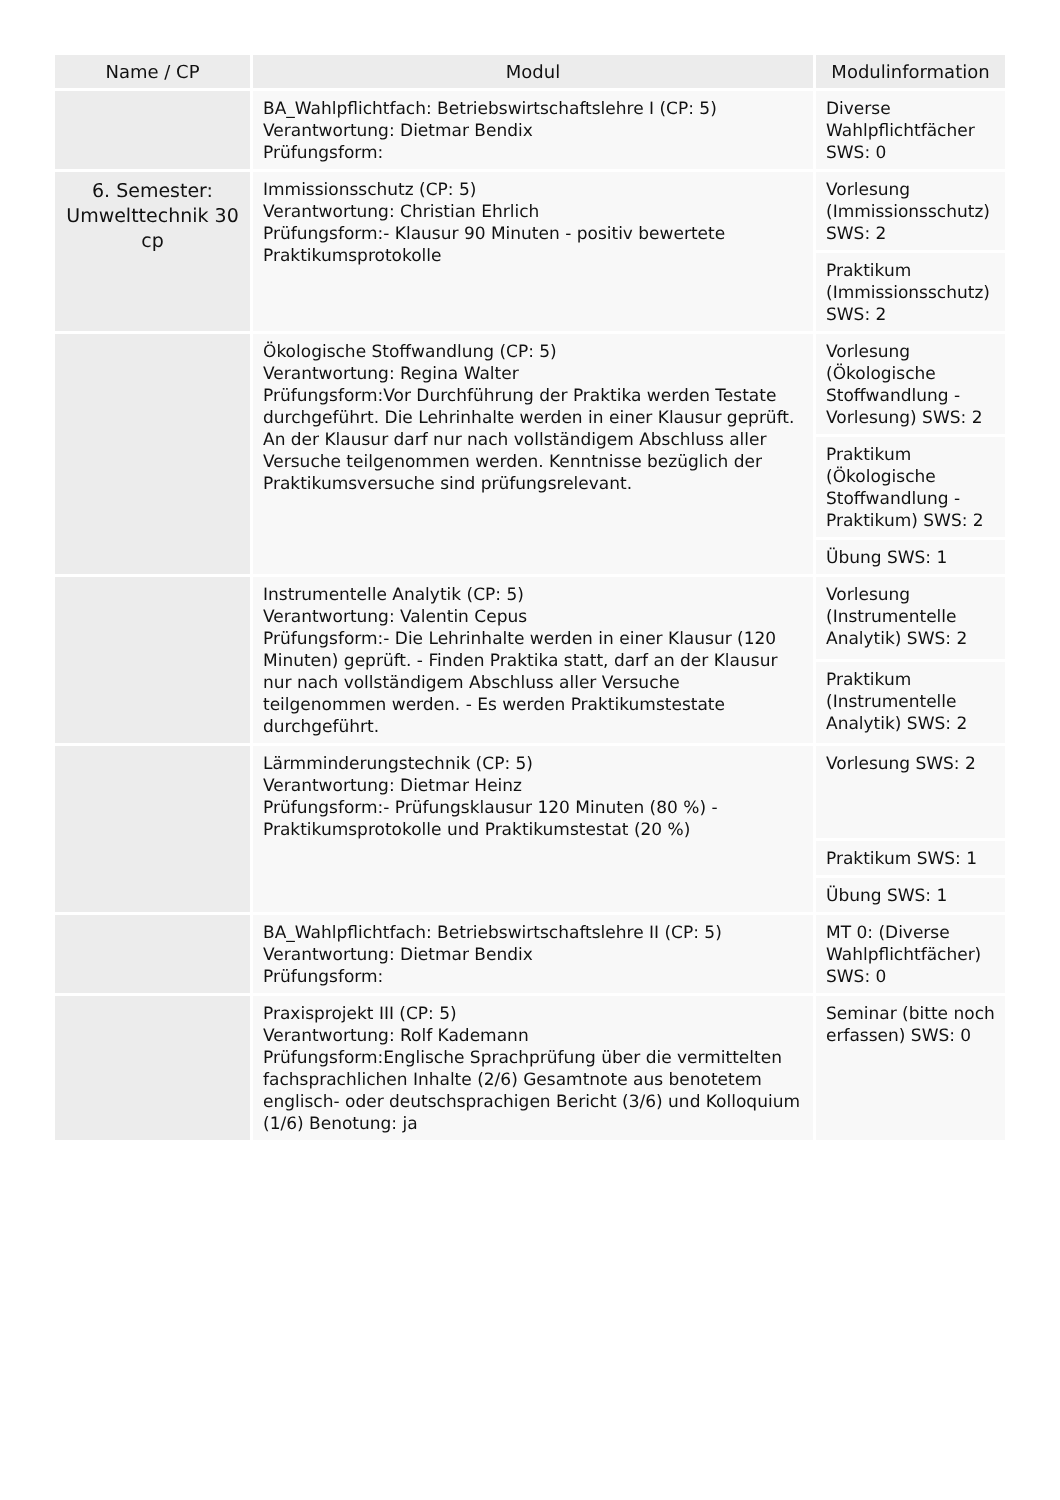| Name / CP | Modul | Modulinformation |
| --- | --- | --- |
| | BA_Wahlpflichtfach: Betriebswirtschaftslehre I (CP: 5) Verantwortung: Dietmar Bendix Prüfungsform: | Diverse Wahlpflichtfächer SWS: 0 |
| 6. Semester: Umwelttechnik 30 cp | Immissionsschutz (CP: 5) Verantwortung: Christian Ehrlich Prüfungsform:- Klausur 90 Minuten - positiv bewertete Praktikumsprotokolle | Vorlesung (Immissionsschutz) SWS: 2 |
| | | Praktikum (Immissionsschutz) SWS: 2 |
| | Ökologische Stoffwandlung (CP: 5) Verantwortung: Regina Walter Prüfungsform:Vor Durchführung der Praktika werden Testate durchgeführt. Die Lehrinhalte werden in einer Klausur geprüft. An der Klausur darf nur nach vollständigem Abschluss aller Versuche teilgenommen werden. Kenntnisse bezüglich der Praktikumsversuche sind prüfungsrelevant. | Vorlesung (Ökologische Stoffwandlung - Vorlesung) SWS: 2 |
| | | Praktikum (Ökologische Stoffwandlung - Praktikum) SWS: 2 |
| | | Übung SWS: 1 |
| | Instrumentelle Analytik (CP: 5) Verantwortung: Valentin Cepus Prüfungsform:- Die Lehrinhalte werden in einer Klausur (120 Minuten) geprüft. - Finden Praktika statt, darf an der Klausur nur nach vollständigem Abschluss aller Versuche teilgenommen werden. - Es werden Praktikumstestate durchgeführt. | Vorlesung (Instrumentelle Analytik) SWS: 2 |
| | | Praktikum (Instrumentelle Analytik) SWS: 2 |
| | Lärmminderungstechnik (CP: 5) Verantwortung: Dietmar Heinz Prüfungsform:- Prüfungsklausur 120 Minuten (80 %) - Praktikumsprotokolle und Praktikumstestat (20 %) | Vorlesung SWS: 2 |
| | | Praktikum SWS: 1 |
| | | Übung SWS: 1 |
| | BA_Wahlpflichtfach: Betriebswirtschaftslehre II (CP: 5) Verantwortung: Dietmar Bendix Prüfungsform: | MT 0: (Diverse Wahlpflichtfächer) SWS: 0 |
| | Praxisprojekt III (CP: 5) Verantwortung: Rolf Kademann Prüfungsform:Englische Sprachprüfung über die vermittelten fachsprachlichen Inhalte (2/6) Gesamtnote aus benotetem englisch- oder deutschsprachigen Bericht (3/6) und Kolloquium (1/6) Benotung: ja | Seminar (bitte noch erfassen) SWS: 0 |